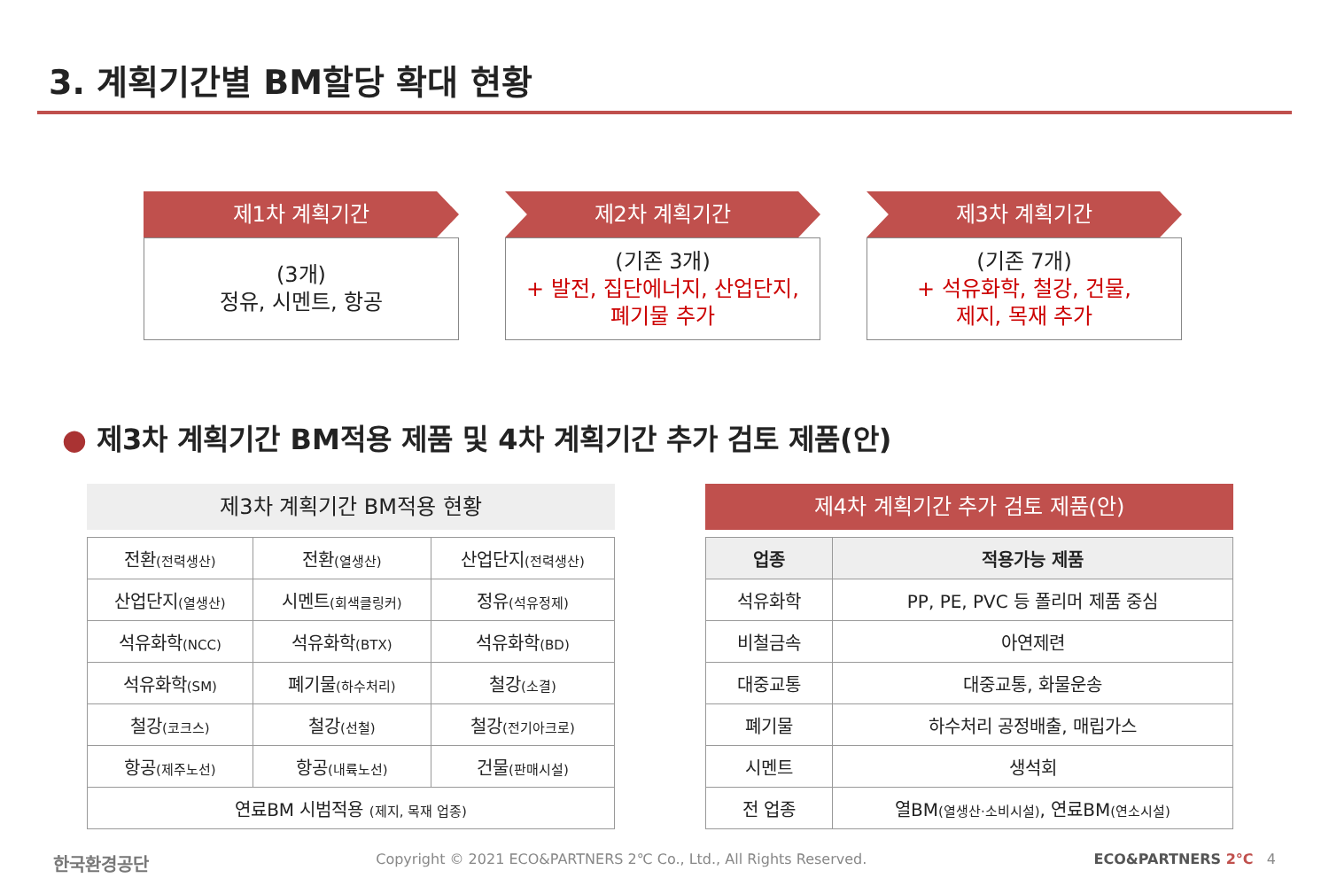3. 계획기간별 BM할당 확대 현황
제1차 계획기간
(3개)
정유, 시멘트, 항공
제2차 계획기간
(기존 3개)
+ 발전, 집단에너지, 산업단지,
폐기물 추가
제3차 계획기간
(기존 7개)
+ 석유화학, 철강, 건물,
제지, 목재 추가
● 제3차 계획기간 BM적용 제품 및 4차 계획기간 추가 검토 제품(안)
제3차 계획기간 BM적용 현황
| 전환 (전력생산) | 전환 (열생산) | 산업단지 (전력생산) |
| 산업단지 (열생산) | 시멘트 (회색클링커) | 정유 (석유정제) |
| 석유화학 (NCC) | 석유화학 (BTX) | 석유화학 (BD) |
| 석유화학 (SM) | 폐기물 (하수처리) | 철강 (소결) |
| 철강 (코크스) | 철강 (선철) | 철강 (전기아크로) |
| 항공 (제주노선) | 항공 (내륙노선) | 건물 (판매시설) |
| 연료BM 시범적용 (제지, 목재 업종) | | |
제4차 계획기간 추가 검토 제품(안)
| 업종 | 적용가능 제품 |
| --- | --- |
| 석유화학 | PP, PE, PVC 등 폴리머 제품 중심 |
| 비철금속 | 아연제련 |
| 대중교통 | 대중교통, 화물운송 |
| 폐기물 | 하수처리 공정배출, 매립가스 |
| 시멘트 | 생석회 |
| 전 업종 | 열BM (열생산·소비시설) , 연료BM (연소시설) |
한국환경공단 Copyright © 2021 ECO&PARTNERS 2℃ Co., Ltd., All Rights Reserved. ECO&PARTNERS 2°C 4